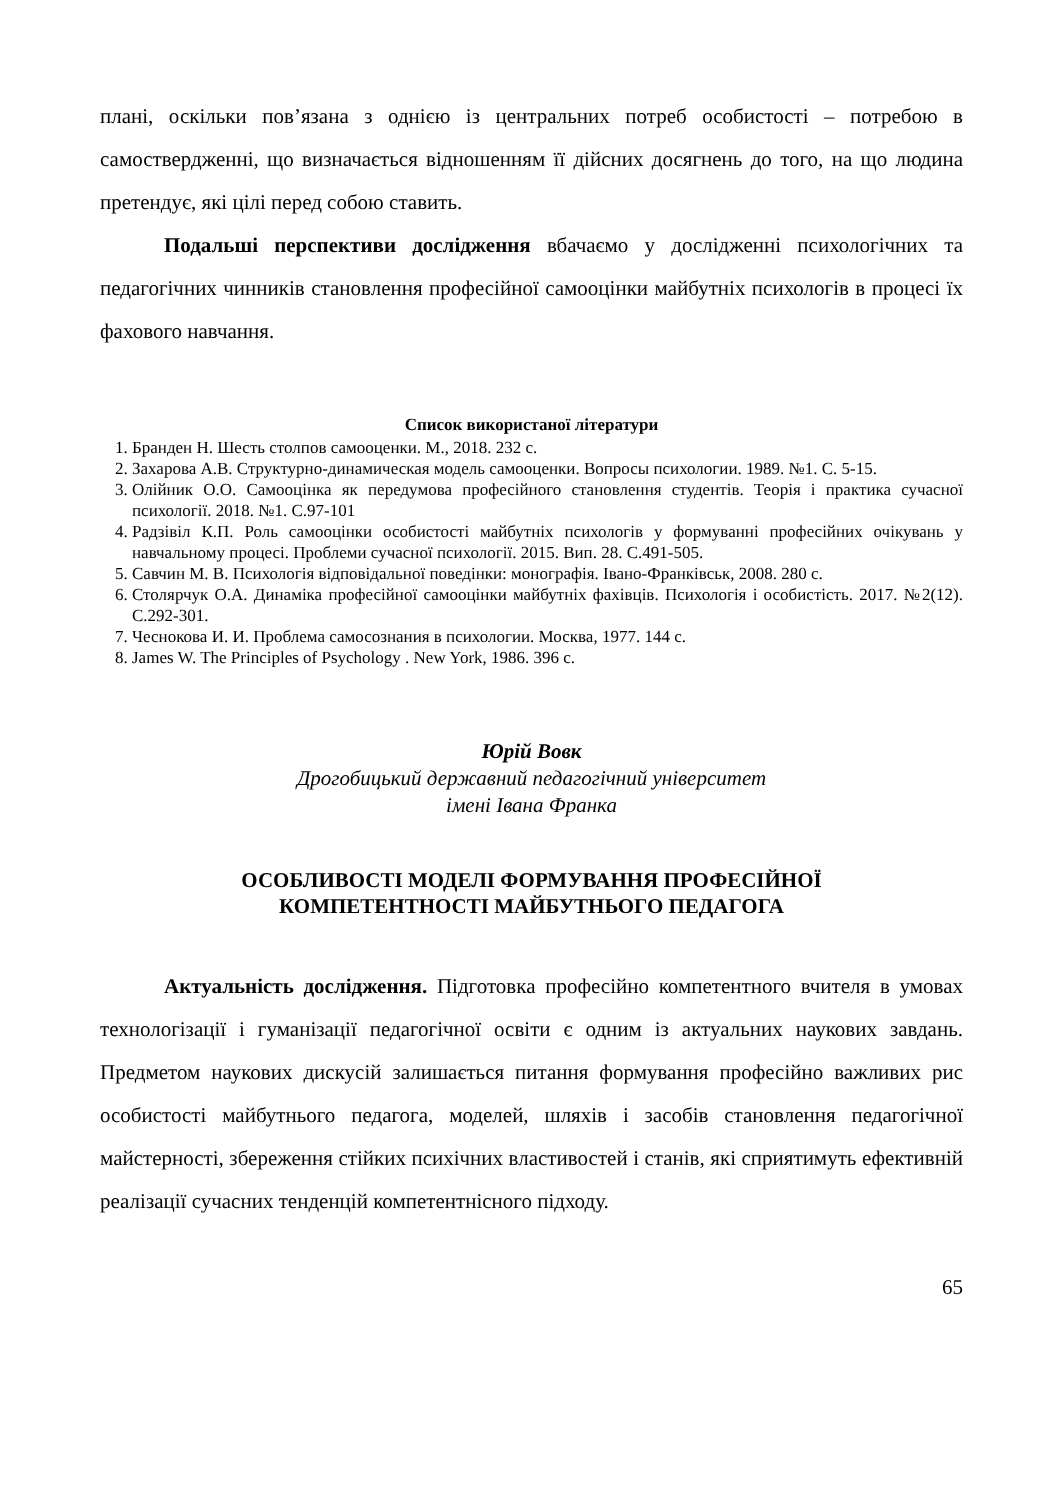плані, оскільки пов’язана з однією із центральних потреб особистості – потребою в самоствердженні, що визначається відношенням її дійсних досягнень до того, на що людина претендує, які цілі перед собою ставить.
Подальші перспективи дослідження вбачаємо у дослідженні психологічних та педагогічних чинників становлення професійної самооцінки майбутніх психологів в процесі їх фахового навчання.
Список використаної літератури
1. Бранден Н. Шесть столпов самооценки. М., 2018. 232 с.
2. Захарова А.В. Структурно-динамическая модель самооценки. Вопросы психологии. 1989. №1. С. 5-15.
3. Олійник О.О. Самооцінка як передумова професійного становлення студентів. Теорія і практика сучасної психології. 2018. №1. С.97-101
4. Радзівіл К.П. Роль самооцінки особистості майбутніх психологів у формуванні професійних очікувань у навчальному процесі. Проблеми сучасної психології. 2015. Вип. 28. С.491-505.
5. Савчин М. В. Психологія відповідальної поведінки: монографія. Івано-Франківськ, 2008. 280 с.
6. Столярчук О.А. Динаміка професійної самооцінки майбутніх фахівців. Психологія і особистість. 2017. №2(12). С.292-301.
7. Чеснокова И. И. Проблема самосознания в психологии. Москва, 1977. 144 с.
8. James W. The Principles of Psychology . New York, 1986. 396 c.
Юрій Вовк
Дрогобицький державний педагогічний університет
імені Івана Франка
ОСОБЛИВОСТІ МОДЕЛІ ФОРМУВАННЯ ПРОФЕСІЙНОЇ
КОМПЕТЕНТНОСТІ МАЙБУТНЬОГО ПЕДАГОГА
Актуальність дослідження. Підготовка професійно компетентного вчителя в умовах технологізації і гуманізації педагогічної освіти є одним із актуальних наукових завдань. Предметом наукових дискусій залишається питання формування професійно важливих рис особистості майбутнього педагога, моделей, шляхів і засобів становлення педагогічної майстерності, збереження стійких психічних властивостей і станів, які сприятимуть ефективній реалізації сучасних тенденцій компетентнісного підходу.
65